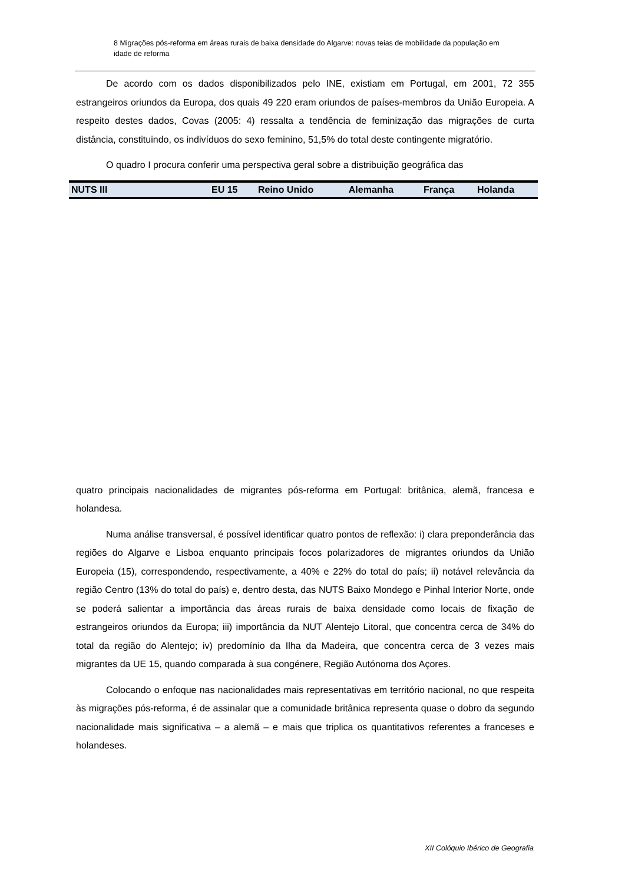8 Migrações pós-reforma em áreas rurais de baixa densidade do Algarve: novas teias de mobilidade da população em idade de reforma
De acordo com os dados disponibilizados pelo INE, existiam em Portugal, em 2001, 72 355 estrangeiros oriundos da Europa, dos quais 49 220 eram oriundos de países-membros da União Europeia. A respeito destes dados, Covas (2005: 4) ressalta a tendência de feminização das migrações de curta distância, constituindo, os indivíduos do sexo feminino, 51,5% do total deste contingente migratório.
O quadro I procura conferir uma perspectiva geral sobre a distribuição geográfica das
| NUTS III | EU 15 | Reino Unido | Alemanha | França | Holanda |
| --- | --- | --- | --- | --- | --- |
quatro principais nacionalidades de migrantes pós-reforma em Portugal: britânica, alemã, francesa e holandesa.
Numa análise transversal, é possível identificar quatro pontos de reflexão: i) clara preponderância das regiões do Algarve e Lisboa enquanto principais focos polarizadores de migrantes oriundos da União Europeia (15), correspondendo, respectivamente, a 40% e 22% do total do país; ii) notável relevância da região Centro (13% do total do país) e, dentro desta, das NUTS Baixo Mondego e Pinhal Interior Norte, onde se poderá salientar a importância das áreas rurais de baixa densidade como locais de fixação de estrangeiros oriundos da Europa; iii) importância da NUT Alentejo Litoral, que concentra cerca de 34% do total da região do Alentejo; iv) predomínio da Ilha da Madeira, que concentra cerca de 3 vezes mais migrantes da UE 15, quando comparada à sua congénere, Região Autónoma dos Açores.
Colocando o enfoque nas nacionalidades mais representativas em território nacional, no que respeita às migrações pós-reforma, é de assinalar que a comunidade britânica representa quase o dobro da segundo nacionalidade mais significativa – a alemã – e mais que triplica os quantitativos referentes a franceses e holandeses.
XII Colóquio Ibérico de Geografia